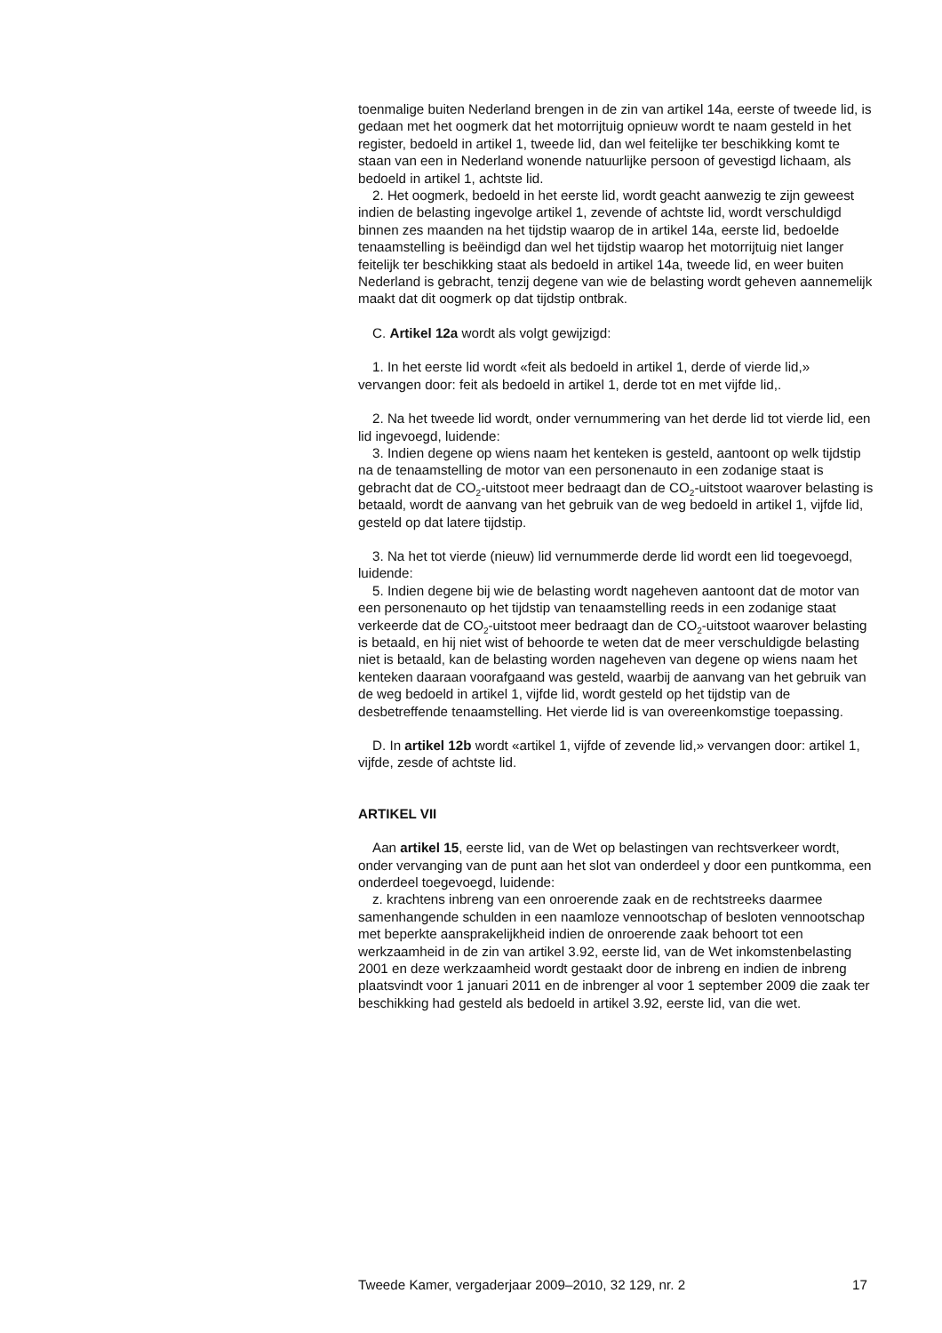toenmalige buiten Nederland brengen in de zin van artikel 14a, eerste of tweede lid, is gedaan met het oogmerk dat het motorrijtuig opnieuw wordt te naam gesteld in het register, bedoeld in artikel 1, tweede lid, dan wel feitelijke ter beschikking komt te staan van een in Nederland wonende natuurlijke persoon of gevestigd lichaam, als bedoeld in artikel 1, achtste lid.
2. Het oogmerk, bedoeld in het eerste lid, wordt geacht aanwezig te zijn geweest indien de belasting ingevolge artikel 1, zevende of achtste lid, wordt verschuldigd binnen zes maanden na het tijdstip waarop de in artikel 14a, eerste lid, bedoelde tenaamstelling is beëindigd dan wel het tijdstip waarop het motorrijtuig niet langer feitelijk ter beschikking staat als bedoeld in artikel 14a, tweede lid, en weer buiten Nederland is gebracht, tenzij degene van wie de belasting wordt geheven aannemelijk maakt dat dit oogmerk op dat tijdstip ontbrak.
C. Artikel 12a wordt als volgt gewijzigd:
1. In het eerste lid wordt «feit als bedoeld in artikel 1, derde of vierde lid,» vervangen door: feit als bedoeld in artikel 1, derde tot en met vijfde lid,.
2. Na het tweede lid wordt, onder vernummering van het derde lid tot vierde lid, een lid ingevoegd, luidende:
3. Indien degene op wiens naam het kenteken is gesteld, aantoont op welk tijdstip na de tenaamstelling de motor van een personenauto in een zodanige staat is gebracht dat de CO<sub>2</sub>-uitstoot meer bedraagt dan de CO<sub>2</sub>-uitstoot waarover belasting is betaald, wordt de aanvang van het gebruik van de weg bedoeld in artikel 1, vijfde lid, gesteld op dat latere tijdstip.
3. Na het tot vierde (nieuw) lid vernummerde derde lid wordt een lid toegevoegd, luidende:
5. Indien degene bij wie de belasting wordt nageheven aantoont dat de motor van een personenauto op het tijdstip van tenaamstelling reeds in een zodanige staat verkeerde dat de CO<sub>2</sub>-uitstoot meer bedraagt dan de CO<sub>2</sub>-uitstoot waarover belasting is betaald, en hij niet wist of behoorde te weten dat de meer verschuldigde belasting niet is betaald, kan de belasting worden nageheven van degene op wiens naam het kenteken daaraan voorafgaand was gesteld, waarbij de aanvang van het gebruik van de weg bedoeld in artikel 1, vijfde lid, wordt gesteld op het tijdstip van de desbetreffende tenaamstelling. Het vierde lid is van overeenkomstige toepassing.
D. In artikel 12b wordt «artikel 1, vijfde of zevende lid,» vervangen door: artikel 1, vijfde, zesde of achtste lid.
ARTIKEL VII
Aan artikel 15, eerste lid, van de Wet op belastingen van rechtsverkeer wordt, onder vervanging van de punt aan het slot van onderdeel y door een puntkomma, een onderdeel toegevoegd, luidende:
z. krachtens inbreng van een onroerende zaak en de rechtstreeks daarmee samenhangende schulden in een naamloze vennootschap of besloten vennootschap met beperkte aansprakelijkheid indien de onroerende zaak behoort tot een werkzaamheid in de zin van artikel 3.92, eerste lid, van de Wet inkomstenbelasting 2001 en deze werkzaamheid wordt gestaakt door de inbreng en indien de inbreng plaatsvindt voor 1 januari 2011 en de inbrenger al voor 1 september 2009 die zaak ter beschikking had gesteld als bedoeld in artikel 3.92, eerste lid, van die wet.
Tweede Kamer, vergaderjaar 2009–2010, 32 129, nr. 2 17